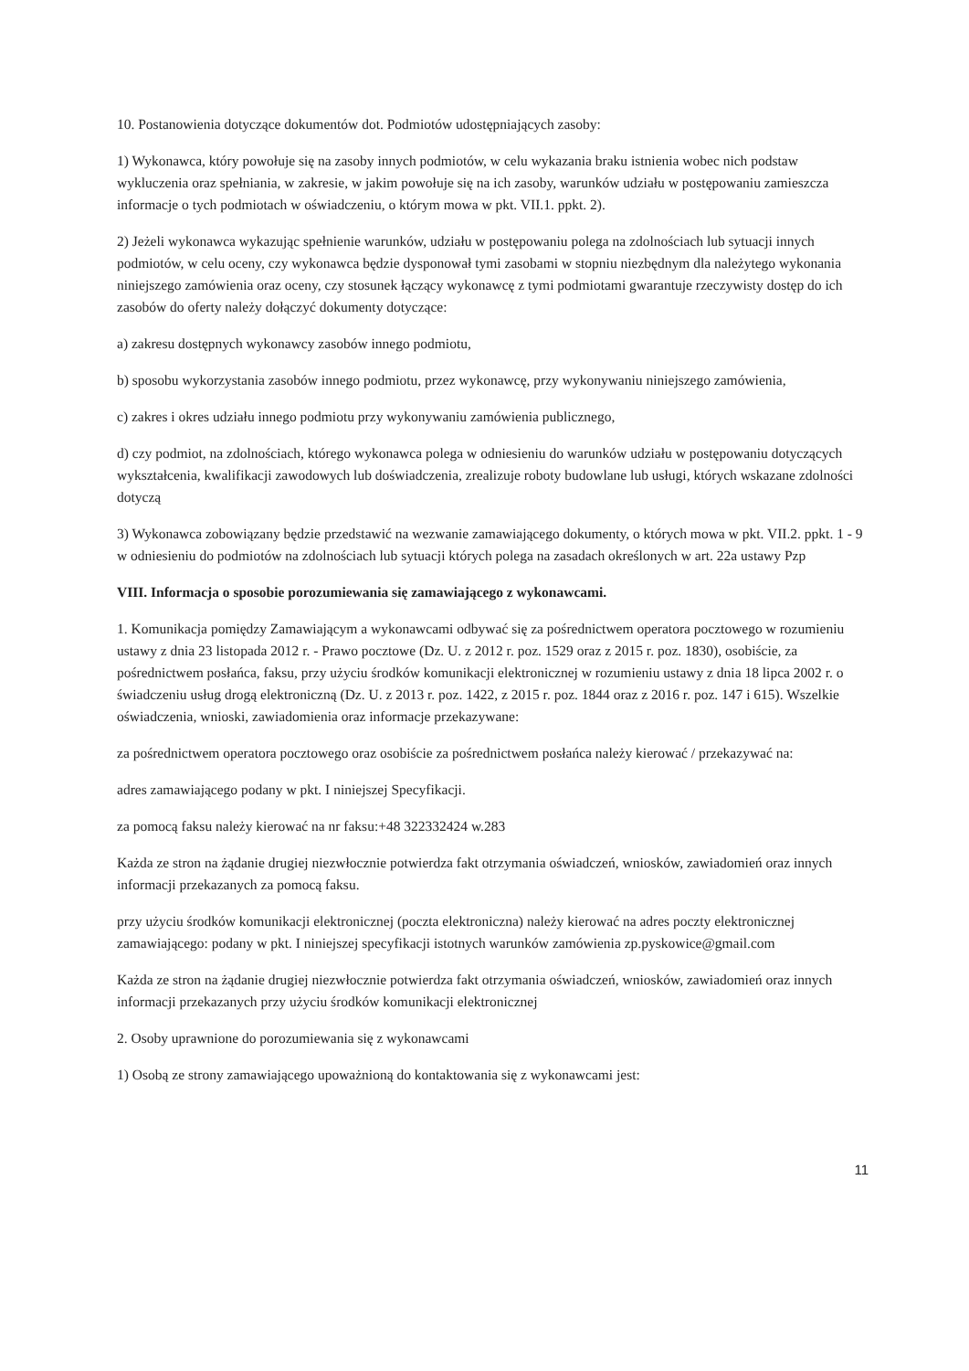10. Postanowienia dotyczące dokumentów dot. Podmiotów udostępniających zasoby:
1) Wykonawca, który powołuje się na zasoby innych podmiotów, w celu wykazania braku istnienia wobec nich podstaw wykluczenia oraz spełniania, w zakresie, w jakim powołuje się na ich zasoby, warunków udziału w postępowaniu zamieszcza informacje o tych podmiotach w oświadczeniu, o którym mowa w pkt. VII.1. ppkt. 2).
2) Jeżeli wykonawca wykazując spełnienie warunków, udziału w postępowaniu polega na zdolnościach lub sytuacji innych podmiotów, w celu oceny, czy wykonawca będzie dysponował tymi zasobami w stopniu niezbędnym dla należytego wykonania niniejszego zamówienia oraz oceny, czy stosunek łączący wykonawcę z tymi podmiotami gwarantuje rzeczywisty dostęp do ich zasobów do oferty należy dołączyć dokumenty dotyczące:
a) zakresu dostępnych wykonawcy zasobów innego podmiotu,
b) sposobu wykorzystania zasobów innego podmiotu, przez wykonawcę, przy wykonywaniu niniejszego zamówienia,
c) zakres i okres udziału innego podmiotu przy wykonywaniu zamówienia publicznego,
d) czy podmiot, na zdolnościach, którego wykonawca polega w odniesieniu do warunków udziału w postępowaniu dotyczących wykształcenia, kwalifikacji zawodowych lub doświadczenia, zrealizuje roboty budowlane lub usługi, których wskazane zdolności dotyczą
3) Wykonawca zobowiązany będzie przedstawić na wezwanie zamawiającego dokumenty, o których mowa w pkt. VII.2. ppkt. 1 - 9 w odniesieniu do podmiotów na zdolnościach lub sytuacji których polega na zasadach określonych w art. 22a ustawy Pzp
VIII. Informacja o sposobie porozumiewania się zamawiającego z wykonawcami.
1. Komunikacja pomiędzy Zamawiającym a wykonawcami odbywać się za pośrednictwem operatora pocztowego w rozumieniu ustawy z dnia 23 listopada 2012 r. - Prawo pocztowe (Dz. U. z 2012 r. poz. 1529 oraz z 2015 r. poz. 1830), osobiście, za pośrednictwem posłańca, faksu, przy użyciu środków komunikacji elektronicznej w rozumieniu ustawy z dnia 18 lipca 2002 r. o świadczeniu usług drogą elektroniczną (Dz. U. z 2013 r. poz. 1422, z 2015 r. poz. 1844 oraz z 2016 r. poz. 147 i 615). Wszelkie oświadczenia, wnioski, zawiadomienia oraz informacje przekazywane:
za pośrednictwem operatora pocztowego oraz osobiście za pośrednictwem posłańca należy kierować / przekazywać na:
adres zamawiającego podany w pkt. I niniejszej Specyfikacji.
za pomocą faksu należy kierować na nr faksu:+48 322332424 w.283
Każda ze stron na żądanie drugiej niezwłocznie potwierdza fakt otrzymania oświadczeń, wniosków, zawiadomień oraz innych informacji przekazanych za pomocą faksu.
przy użyciu środków komunikacji elektronicznej (poczta elektroniczna) należy kierować na adres poczty elektronicznej zamawiającego: podany w pkt. I niniejszej specyfikacji istotnych warunków zamówienia zp.pyskowice@gmail.com
Każda ze stron na żądanie drugiej niezwłocznie potwierdza fakt otrzymania oświadczeń, wniosków, zawiadomień oraz innych informacji przekazanych przy użyciu środków komunikacji elektronicznej
2. Osoby uprawnione do porozumiewania się z wykonawcami
1) Osobą ze strony zamawiającego upoważnioną do kontaktowania się z wykonawcami jest:
11